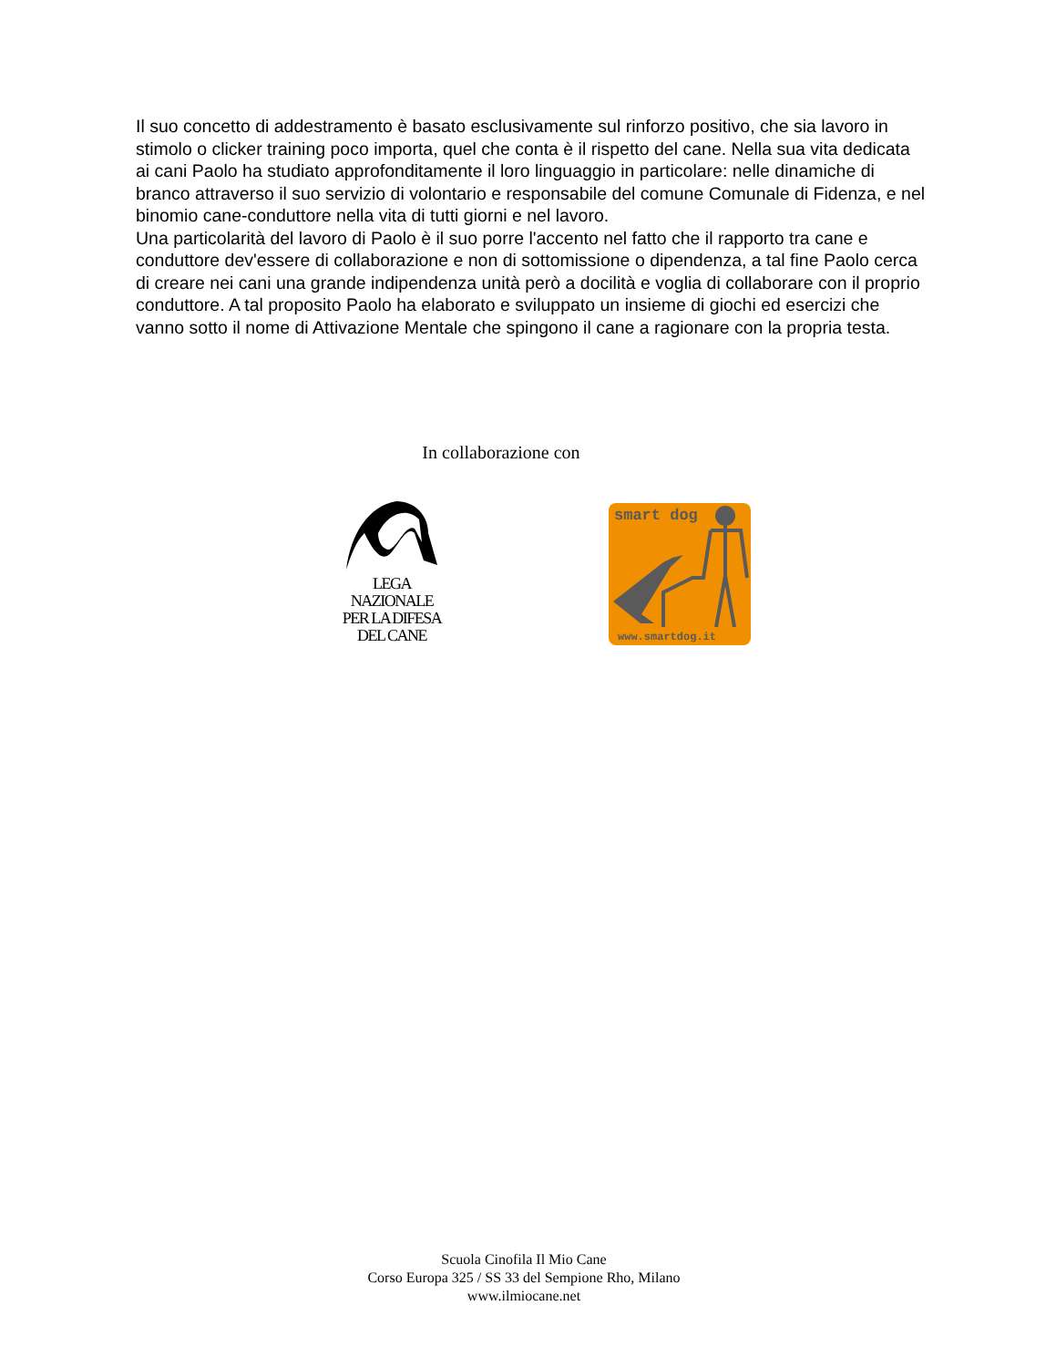Il suo concetto di addestramento è basato esclusivamente sul rinforzo positivo, che sia lavoro in stimolo o clicker training poco importa, quel che conta è il rispetto del cane. Nella sua vita dedicata ai cani Paolo ha studiato approfonditamente il loro linguaggio in particolare: nelle dinamiche di branco attraverso il suo servizio di volontario e responsabile del comune Comunale di Fidenza, e nel binomio cane-conduttore nella vita di tutti giorni e nel lavoro.
Una particolarità del lavoro di Paolo è il suo porre l'accento nel fatto che il rapporto tra cane e conduttore dev'essere di collaborazione e non di sottomissione o dipendenza, a tal fine Paolo cerca di creare nei cani una grande indipendenza unità però a docilità e voglia di collaborare con il proprio conduttore. A tal proposito Paolo ha elaborato e sviluppato un insieme di giochi ed esercizi che vanno sotto il nome di Attivazione Mentale che spingono il cane a ragionare con la propria testa.
In collaborazione con
LEGA
NAZIONALE
PER LA DIFESA
DEL CANE
smart dog
www.smartdog.it
Scuola Cinofila Il Mio Cane
Corso Europa 325 / SS 33 del Sempione Rho, Milano
www.ilmiocane.net